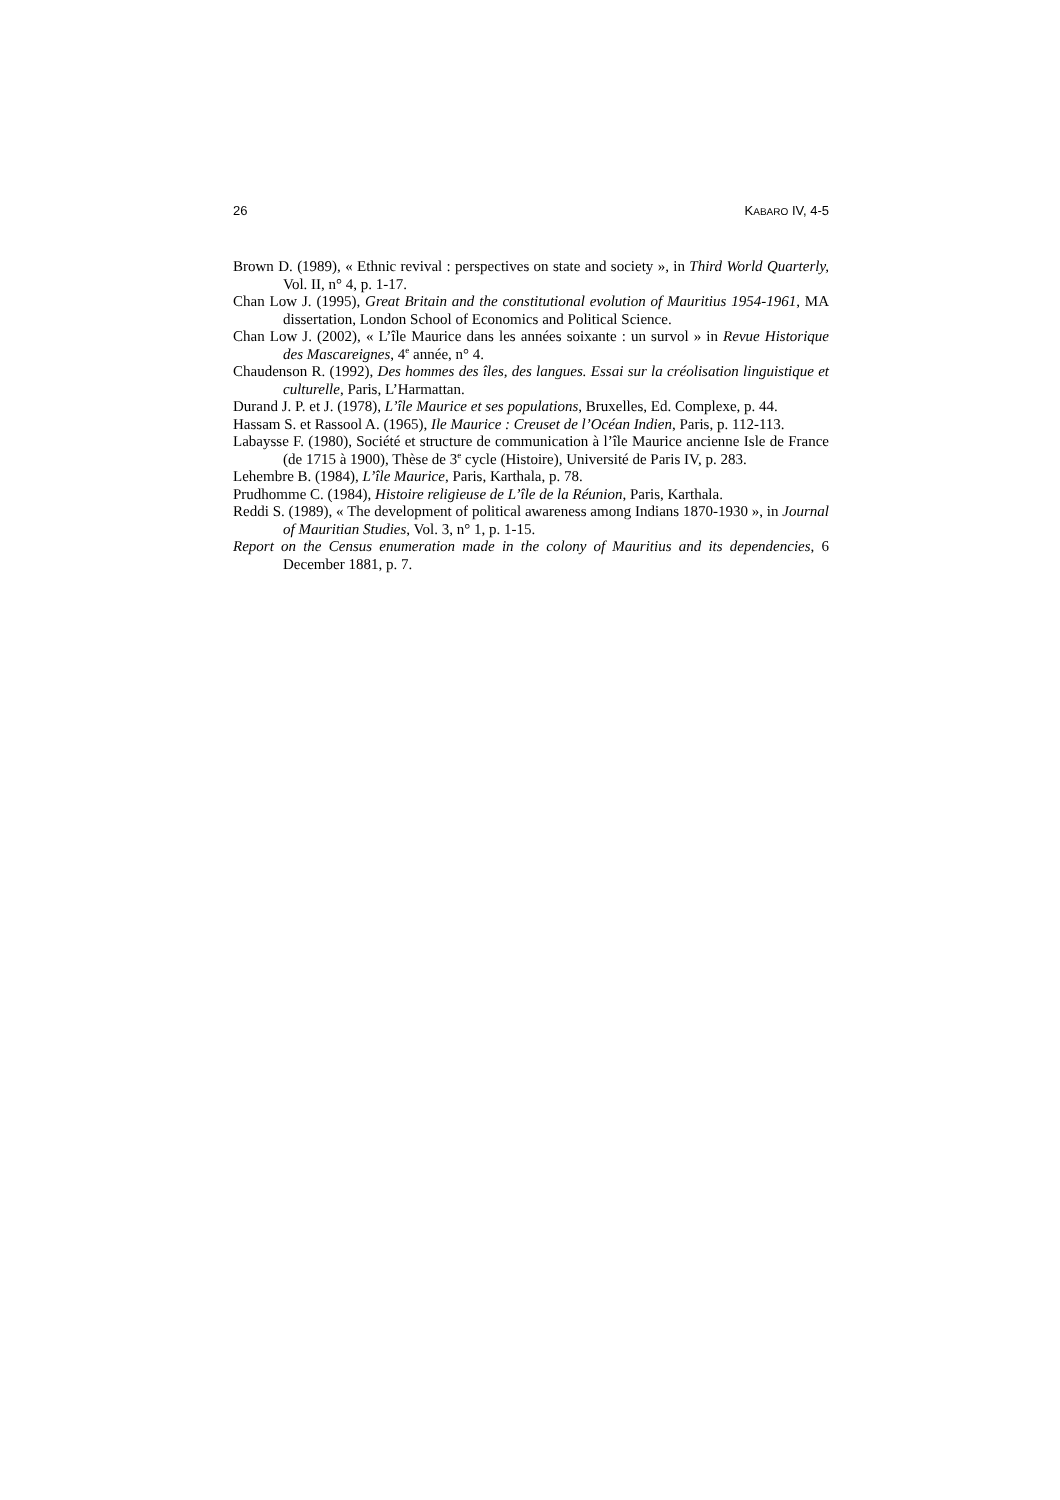26 KABARO IV, 4-5
Brown D. (1989), « Ethnic revival : perspectives on state and society », in Third World Quarterly, Vol. II, n° 4, p. 1-17.
Chan Low J. (1995), Great Britain and the constitutional evolution of Mauritius 1954-1961, MA dissertation, London School of Economics and Political Science.
Chan Low J. (2002), « L’île Maurice dans les années soixante : un survol » in Revue Historique des Mascareignes, 4<sup>e</sup> année, n° 4.
Chaudenson R. (1992), Des hommes des îles, des langues. Essai sur la créolisation linguistique et culturelle, Paris, L’Harmattan.
Durand J. P. et J. (1978), L’île Maurice et ses populations, Bruxelles, Ed. Complexe, p. 44.
Hassam S. et Rassool A. (1965), Ile Maurice : Creuset de l’Océan Indien, Paris, p. 112-113.
Labaysse F. (1980), Société et structure de communication à l’île Maurice ancienne Isle de France (de 1715 à 1900), Thèse de 3<sup>e</sup> cycle (Histoire), Université de Paris IV, p. 283.
Lehembre B. (1984), L’île Maurice, Paris, Karthala, p. 78.
Prudhomme C. (1984), Histoire religieuse de L’île de la Réunion, Paris, Karthala.
Reddi S. (1989), « The development of political awareness among Indians 1870-1930 », in Journal of Mauritian Studies, Vol. 3, n° 1, p. 1-15.
Report on the Census enumeration made in the colony of Mauritius and its dependencies, 6 December 1881, p. 7.